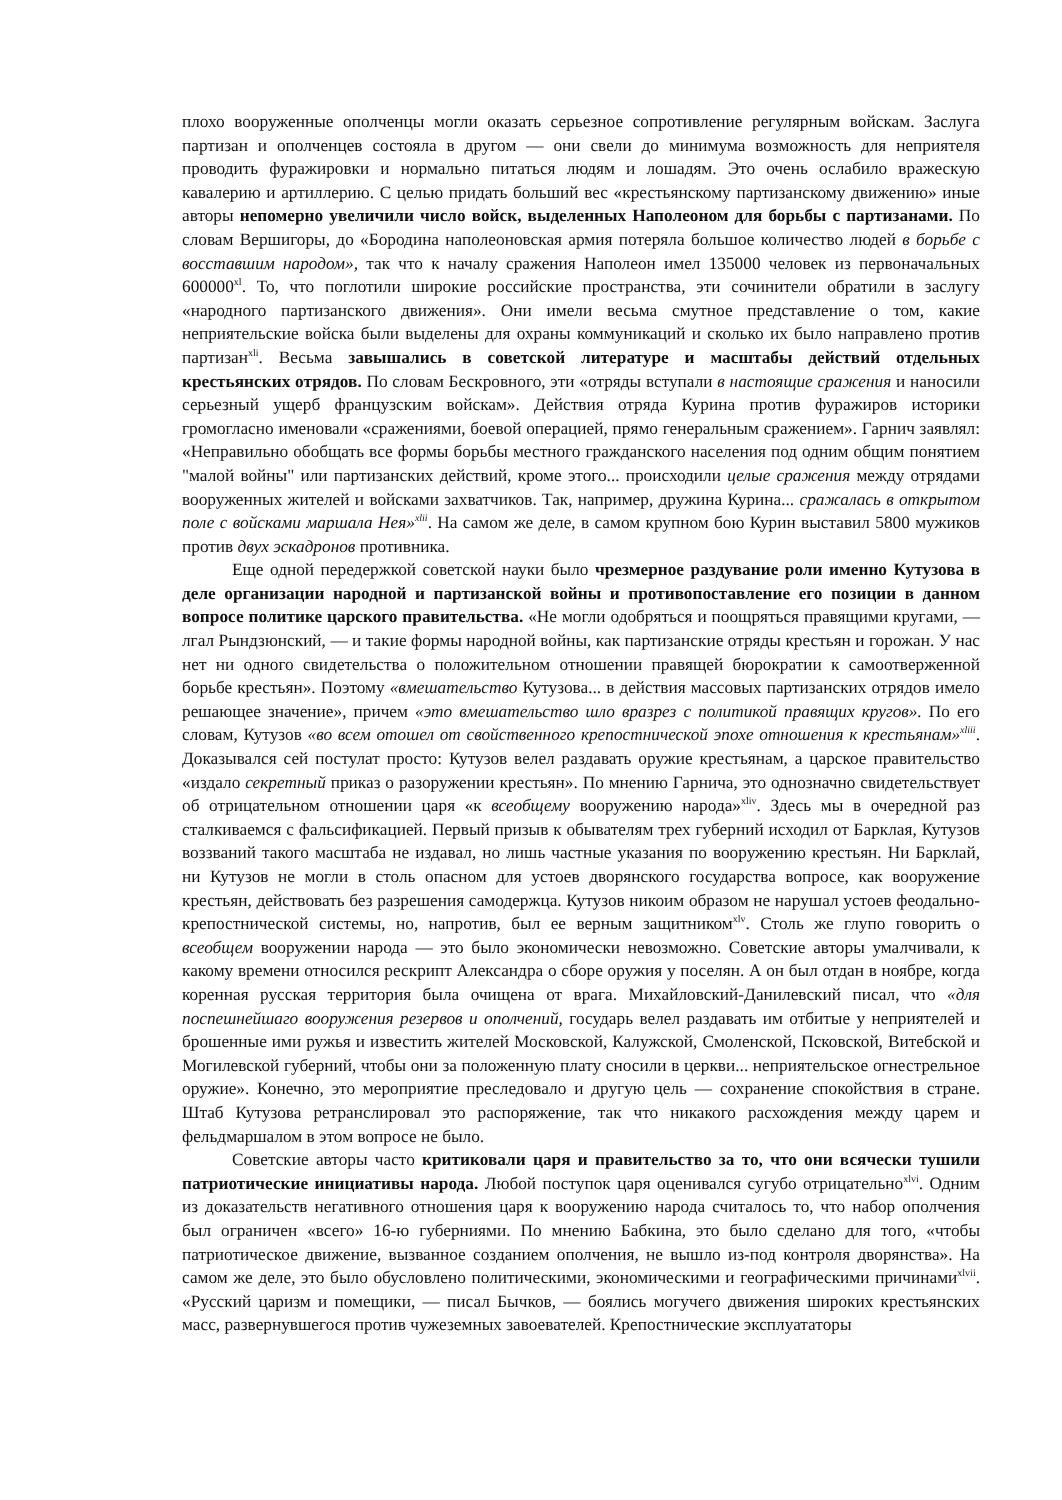плохо вооруженные ополченцы могли оказать серьезное сопротивление регулярным войскам. Заслуга партизан и ополченцев состояла в другом — они свели до минимума возможность для неприятеля проводить фуражировки и нормально питаться людям и лошадям. Это очень ослабило вражескую кавалерию и артиллерию. С целью придать больший вес «крестьянскому партизанскому движению» иные авторы непомерно увеличили число войск, выделенных Наполеоном для борьбы с партизанами. По словам Вершигоры, до «Бородина наполеоновская армия потеряла большое количество людей в борьбе с восставшим народом», так что к началу сражения Наполеон имел 135000 человек из первоначальных 600000<sup>xl</sup>. То, что поглотили широкие российские пространства, эти сочинители обратили в заслугу «народного партизанского движения». Они имели весьма смутное представление о том, какие неприятельские войска были выделены для охраны коммуникаций и сколько их было направлено против партизан<sup>xli</sup>. Весьма завышались в советской литературе и масштабы действий отдельных крестьянских отрядов. По словам Бескровного, эти «отряды вступали в настоящие сражения и наносили серьезный ущерб французским войскам». Действия отряда Курина против фуражиров историки громогласно именовали «сражениями, боевой операцией, прямо генеральным сражением». Гарнич заявлял: «Неправильно обобщать все формы борьбы местного гражданского населения под одним общим понятием "малой войны" или партизанских действий, кроме этого... происходили целые сражения между отрядами вооруженных жителей и войсками захватчиков. Так, например, дружина Курина... сражалась в открытом поле с войсками маршала Нея»<sup>xlii</sup>. На самом же деле, в самом крупном бою Курин выставил 5800 мужиков против двух эскадронов противника.
Еще одной передержкой советской науки было чрезмерное раздувание роли именно Кутузова в деле организации народной и партизанской войны и противопоставление его позиции в данном вопросе политике царского правительства. «Не могли одобряться и поощряться правящими кругами, — лгал Рындзюнский, — и такие формы народной войны, как партизанские отряды крестьян и горожан. У нас нет ни одного свидетельства о положительном отношении правящей бюрократии к самоотверженной борьбе крестьян». Поэтому «вмешательство Кутузова... в действия массовых партизанских отрядов имело решающее значение», причем «это вмешательство шло вразрез с политикой правящих кругов». По его словам, Кутузов «во всем отошел от свойственного крепостнической эпохе отношения к крестьянам»<sup>xliii</sup>. Доказывался сей постулат просто: Кутузов велел раздавать оружие крестьянам, а царское правительство «издало секретный приказ о разоружении крестьян». По мнению Гарнича, это однозначно свидетельствует об отрицательном отношении царя «к всеобщему вооружению народа»<sup>xliv</sup>. Здесь мы в очередной раз сталкиваемся с фальсификацией. Первый призыв к обывателям трех губерний исходил от Барклая, Кутузов воззваний такого масштаба не издавал, но лишь частные указания по вооружению крестьян. Ни Барклай, ни Кутузов не могли в столь опасном для устоев дворянского государства вопросе, как вооружение крестьян, действовать без разрешения самодержца. Кутузов никоим образом не нарушал устоев феодально-крепостнической системы, но, напротив, был ее верным защитником<sup>xlv</sup>. Столь же глупо говорить о всеобщем вооружении народа — это было экономически невозможно. Советские авторы умалчивали, к какому времени относился рескрипт Александра о сборе оружия у поселян. А он был отдан в ноябре, когда коренная русская территория была очищена от врага. Михайловский-Данилевский писал, что «для поспешнейшаго вооружения резервов и ополчений, государь велел раздавать им отбитые у неприятелей и брошенные ими ружья и известить жителей Московской, Калужской, Смоленской, Псковской, Витебской и Могилевской губерний, чтобы они за положенную плату сносили в церкви... неприятельское огнестрельное оружие». Конечно, это мероприятие преследовало и другую цель — сохранение спокойствия в стране. Штаб Кутузова ретранслировал это распоряжение, так что никакого расхождения между царем и фельдмаршалом в этом вопросе не было.
Советские авторы часто критиковали царя и правительство за то, что они всячески тушили патриотические инициативы народа. Любой поступок царя оценивался сугубо отрицательно<sup>xlvi</sup>. Одним из доказательств негативного отношения царя к вооружению народа считалось то, что набор ополчения был ограничен «всего» 16-ю губерниями. По мнению Бабкина, это было сделано для того, «чтобы патриотическое движение, вызванное созданием ополчения, не вышло из-под контроля дворянства». На самом же деле, это было обусловлено политическими, экономическими и географическими причинами<sup>xlvii</sup>. «Русский царизм и помещики, — писал Бычков, — боялись могучего движения широких крестьянских масс, развернувшегося против чужеземных завоевателей. Крепостнические эксплуататоры